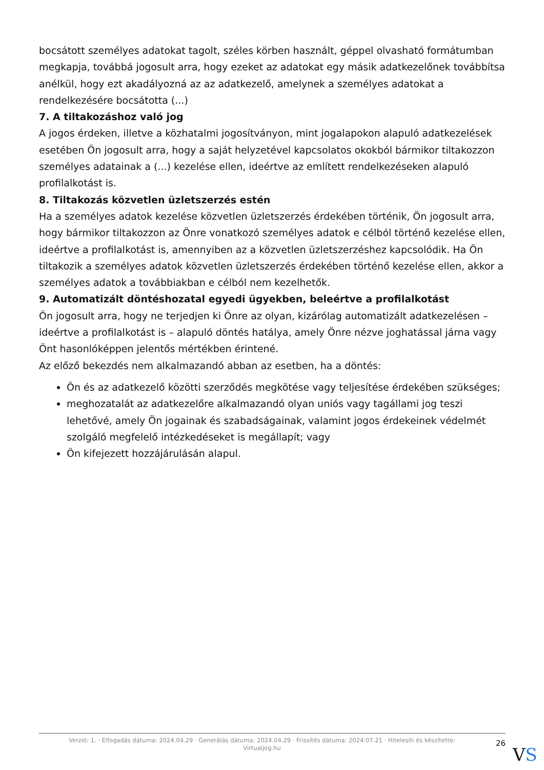bocsátott személyes adatokat tagolt, széles körben használt, géppel olvasható formátumban megkapja, továbbá jogosult arra, hogy ezeket az adatokat egy másik adatkezelőnek továbbítsa anélkül, hogy ezt akadályozná az az adatkezelő, amelynek a személyes adatokat a rendelkezésére bocsátotta (...)
7. A tiltakozáshoz való jog
A jogos érdeken, illetve a közhatalmi jogosítványon, mint jogalapokon alapuló adatkezelések esetében Ön jogosult arra, hogy a saját helyzetével kapcsolatos okokból bármikor tiltakozzon személyes adatainak a (...) kezelése ellen, ideértve az említett rendelkezéseken alapuló profilalkotást is.
8. Tiltakozás közvetlen üzletszerzés estén
Ha a személyes adatok kezelése közvetlen üzletszerzés érdekében történik, Ön jogosult arra, hogy bármikor tiltakozzon az Önre vonatkozó személyes adatok e célból történő kezelése ellen, ideértve a profilalkotást is, amennyiben az a közvetlen üzletszerzéshez kapcsolódik. Ha Ön tiltakozik a személyes adatok közvetlen üzletszerzés érdekében történő kezelése ellen, akkor a személyes adatok a továbbiakban e célból nem kezelhetők.
9. Automatizált döntéshozatal egyedi ügyekben, beleértve a profilalkotást
Ön jogosult arra, hogy ne terjedjen ki Önre az olyan, kizárólag automatizált adatkezelésen – ideértve a profilalkotást is – alapuló döntés hatálya, amely Önre nézve joghatással járna vagy Önt hasonlóképpen jelentős mértékben érintené.
Az előző bekezdés nem alkalmazandó abban az esetben, ha a döntés:
Ön és az adatkezelő közötti szerződés megkötése vagy teljesítése érdekében szükséges;
meghozatalát az adatkezelőre alkalmazandó olyan uniós vagy tagállami jog teszi lehetővé, amely Ön jogainak és szabadságainak, valamint jogos érdekeinek védelmét szolgáló megfelelő intézkedéseket is megállapít; vagy
Ön kifejezett hozzájárulásán alapul.
Verzió: 1. · Elfogadás dátuma: 2024.04.29 · Generálás dátuma: 2024.04.29 · Frissítés dátuma: 2024.07.21 · Hitelesíti és készítette:
Virtualjog.hu
26
VS